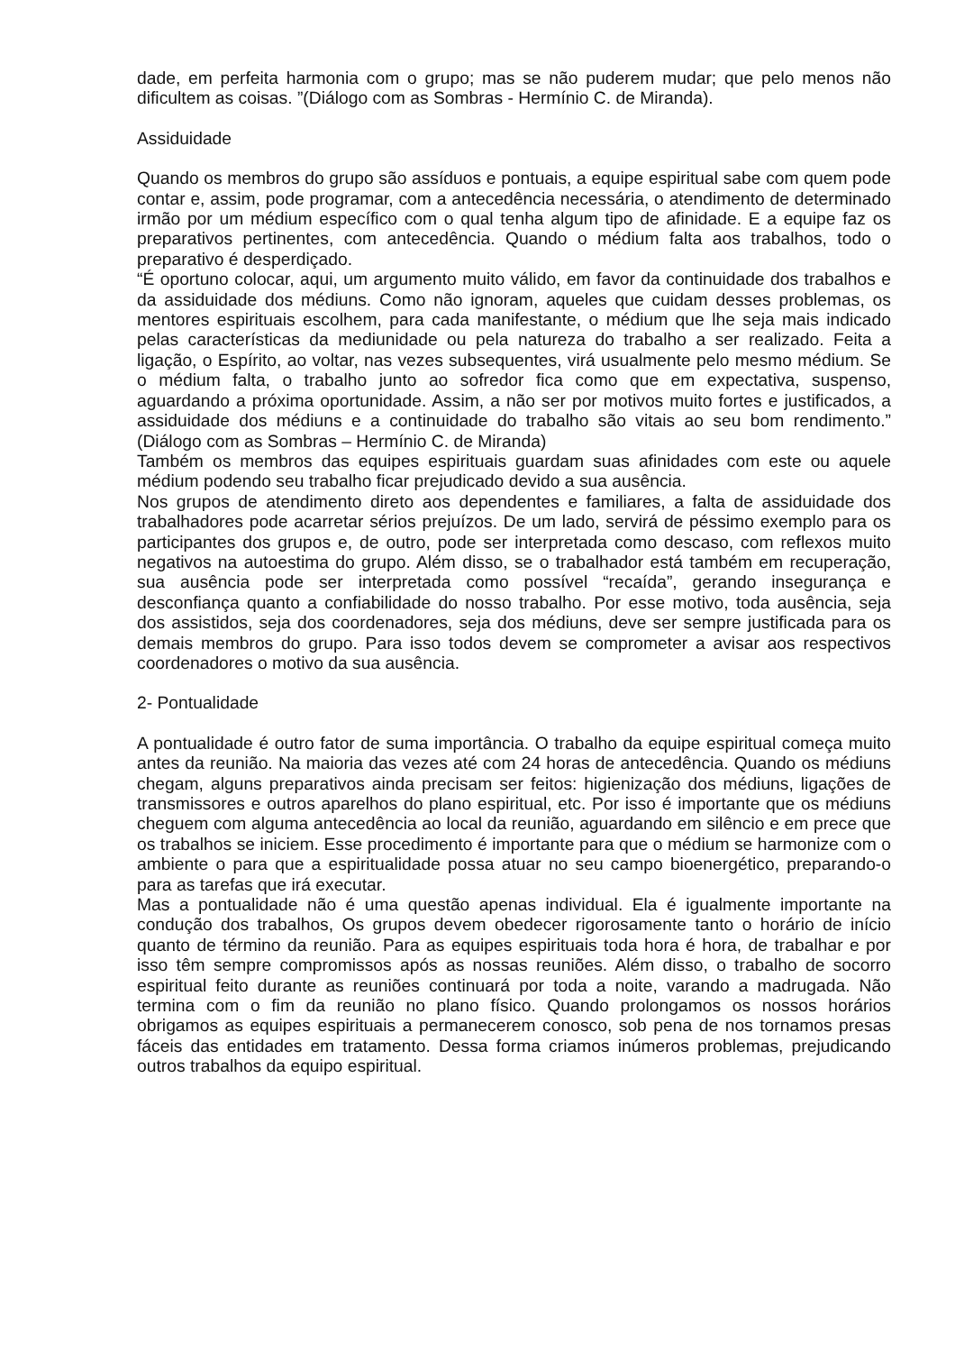dade, em perfeita harmonia com o grupo; mas se não puderem mudar; que pelo menos não dificultem as coisas. ”(Diálogo com as Sombras - Hermínio C. de Miranda).
Assiduidade
Quando os membros do grupo são assíduos e pontuais, a equipe espiritual sabe com quem pode contar e, assim, pode programar, com a antecedência necessária, o atendimento de determinado irmão por um médium específico com o qual tenha algum tipo de afinidade. E a equipe faz os preparativos pertinentes, com antecedência. Quando o médium falta aos trabalhos, todo o preparativo é desperdiçado.
“É oportuno colocar, aqui, um argumento muito válido, em favor da continuidade dos trabalhos e da assiduidade dos médiuns. Como não ignoram, aqueles que cuidam desses problemas, os mentores espirituais escolhem, para cada manifestante, o médium que lhe seja mais indicado pelas características da mediunidade ou pela natureza do trabalho a ser realizado. Feita a ligação, o Espírito, ao voltar, nas vezes subsequentes, virá usualmente pelo mesmo médium. Se o médium falta, o trabalho junto ao sofredor fica como que em expectativa, suspenso, aguardando a próxima oportunidade. Assim, a não ser por motivos muito fortes e justificados, a assiduidade dos médiuns e a continuidade do trabalho são vitais ao seu bom rendimento.” (Diálogo com as Sombras – Hermínio C. de Miranda)
Também os membros das equipes espirituais guardam suas afinidades com este ou aquele médium podendo seu trabalho ficar prejudicado devido a sua ausência.
Nos grupos de atendimento direto aos dependentes e familiares, a falta de assiduidade dos trabalhadores pode acarretar sérios prejuízos. De um lado, servirá de péssimo exemplo para os participantes dos grupos e, de outro, pode ser interpretada como descaso, com reflexos muito negativos na autoestima do grupo. Além disso, se o trabalhador está também em recuperação, sua ausência pode ser interpretada como possível “recaída”, gerando insegurança e desconfiança quanto a confiabilidade do nosso trabalho. Por esse motivo, toda ausência, seja dos assistidos, seja dos coordenadores, seja dos médiuns, deve ser sempre justificada para os demais membros do grupo. Para isso todos devem se comprometer a avisar aos respectivos coordenadores o motivo da sua ausência.
2- Pontualidade
A pontualidade é outro fator de suma importância. O trabalho da equipe espiritual começa muito antes da reunião. Na maioria das vezes até com 24 horas de antecedência. Quando os médiuns chegam, alguns preparativos ainda precisam ser feitos: higienização dos médiuns, ligações de transmissores e outros aparelhos do plano espiritual, etc. Por isso é importante que os médiuns cheguem com alguma antecedência ao local da reunião, aguardando em silêncio e em prece que os trabalhos se iniciem. Esse procedimento é importante para que o médium se harmonize com o ambiente o para que a espiritualidade possa atuar no seu campo bioenergético, preparando-o para as tarefas que irá executar.
Mas a pontualidade não é uma questão apenas individual. Ela é igualmente importante na condução dos trabalhos, Os grupos devem obedecer rigorosamente tanto o horário de início quanto de término da reunião. Para as equipes espirituais toda hora é hora, de trabalhar e por isso têm sempre compromissos após as nossas reuniões. Além disso, o trabalho de socorro espiritual feito durante as reuniões continuará por toda a noite, varando a madrugada. Não termina com o fim da reunião no plano físico. Quando prolongamos os nossos horários obrigamos as equipes espirituais a permanecerem conosco, sob pena de nos tornamos presas fáceis das entidades em tratamento. Dessa forma criamos inúmeros problemas, prejudicando outros trabalhos da equipo espiritual.